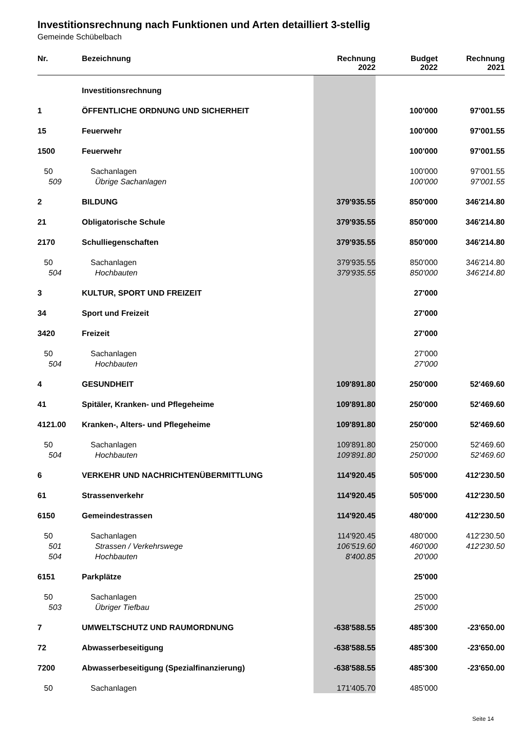Investitionsrechnung nach Funktionen und Arten detailliert 3-stellig
Gemeinde Schübelbach
| Nr. | Bezeichnung | Rechnung 2022 | Budget 2022 | Rechnung 2021 |
| --- | --- | --- | --- | --- |
| | Investitionsrechnung | | | |
| 1 | ÖFFENTLICHE ORDNUNG UND SICHERHEIT | | 100'000 | 97'001.55 |
| 15 | Feuerwehr | | 100'000 | 97'001.55 |
| 1500 | Feuerwehr | | 100'000 | 97'001.55 |
| 50 | Sachanlagen | | 100'000 | 97'001.55 |
| 509 | Übrige Sachanlagen | | 100'000 | 97'001.55 |
| 2 | BILDUNG | 379'935.55 | 850'000 | 346'214.80 |
| 21 | Obligatorische Schule | 379'935.55 | 850'000 | 346'214.80 |
| 2170 | Schulliegenschaften | 379'935.55 | 850'000 | 346'214.80 |
| 50 | Sachanlagen | 379'935.55 | 850'000 | 346'214.80 |
| 504 | Hochbauten | 379'935.55 | 850'000 | 346'214.80 |
| 3 | KULTUR, SPORT UND FREIZEIT | | 27'000 | |
| 34 | Sport und Freizeit | | 27'000 | |
| 3420 | Freizeit | | 27'000 | |
| 50 | Sachanlagen | | 27'000 | |
| 504 | Hochbauten | | 27'000 | |
| 4 | GESUNDHEIT | 109'891.80 | 250'000 | 52'469.60 |
| 41 | Spitäler, Kranken- und Pflegeheime | 109'891.80 | 250'000 | 52'469.60 |
| 4121.00 | Kranken-, Alters- und Pflegeheime | 109'891.80 | 250'000 | 52'469.60 |
| 50 | Sachanlagen | 109'891.80 | 250'000 | 52'469.60 |
| 504 | Hochbauten | 109'891.80 | 250'000 | 52'469.60 |
| 6 | VERKEHR UND NACHRICHTENÜBERMITTLUNG | 114'920.45 | 505'000 | 412'230.50 |
| 61 | Strassenverkehr | 114'920.45 | 505'000 | 412'230.50 |
| 6150 | Gemeindestrassen | 114'920.45 | 480'000 | 412'230.50 |
| 50 | Sachanlagen | 114'920.45 | 480'000 | 412'230.50 |
| 501 | Strassen / Verkehrswege | 106'519.60 | 460'000 | 412'230.50 |
| 504 | Hochbauten | 8'400.85 | 20'000 | |
| 6151 | Parkplätze | | 25'000 | |
| 50 | Sachanlagen | | 25'000 | |
| 503 | Übriger Tiefbau | | 25'000 | |
| 7 | UMWELTSCHUTZ UND RAUMORDNUNG | -638'588.55 | 485'300 | -23'650.00 |
| 72 | Abwasserbeseitigung | -638'588.55 | 485'300 | -23'650.00 |
| 7200 | Abwasserbeseitigung (Spezialfinanzierung) | -638'588.55 | 485'300 | -23'650.00 |
| 50 | Sachanlagen | 171'405.70 | 485'000 | |
Seite 14